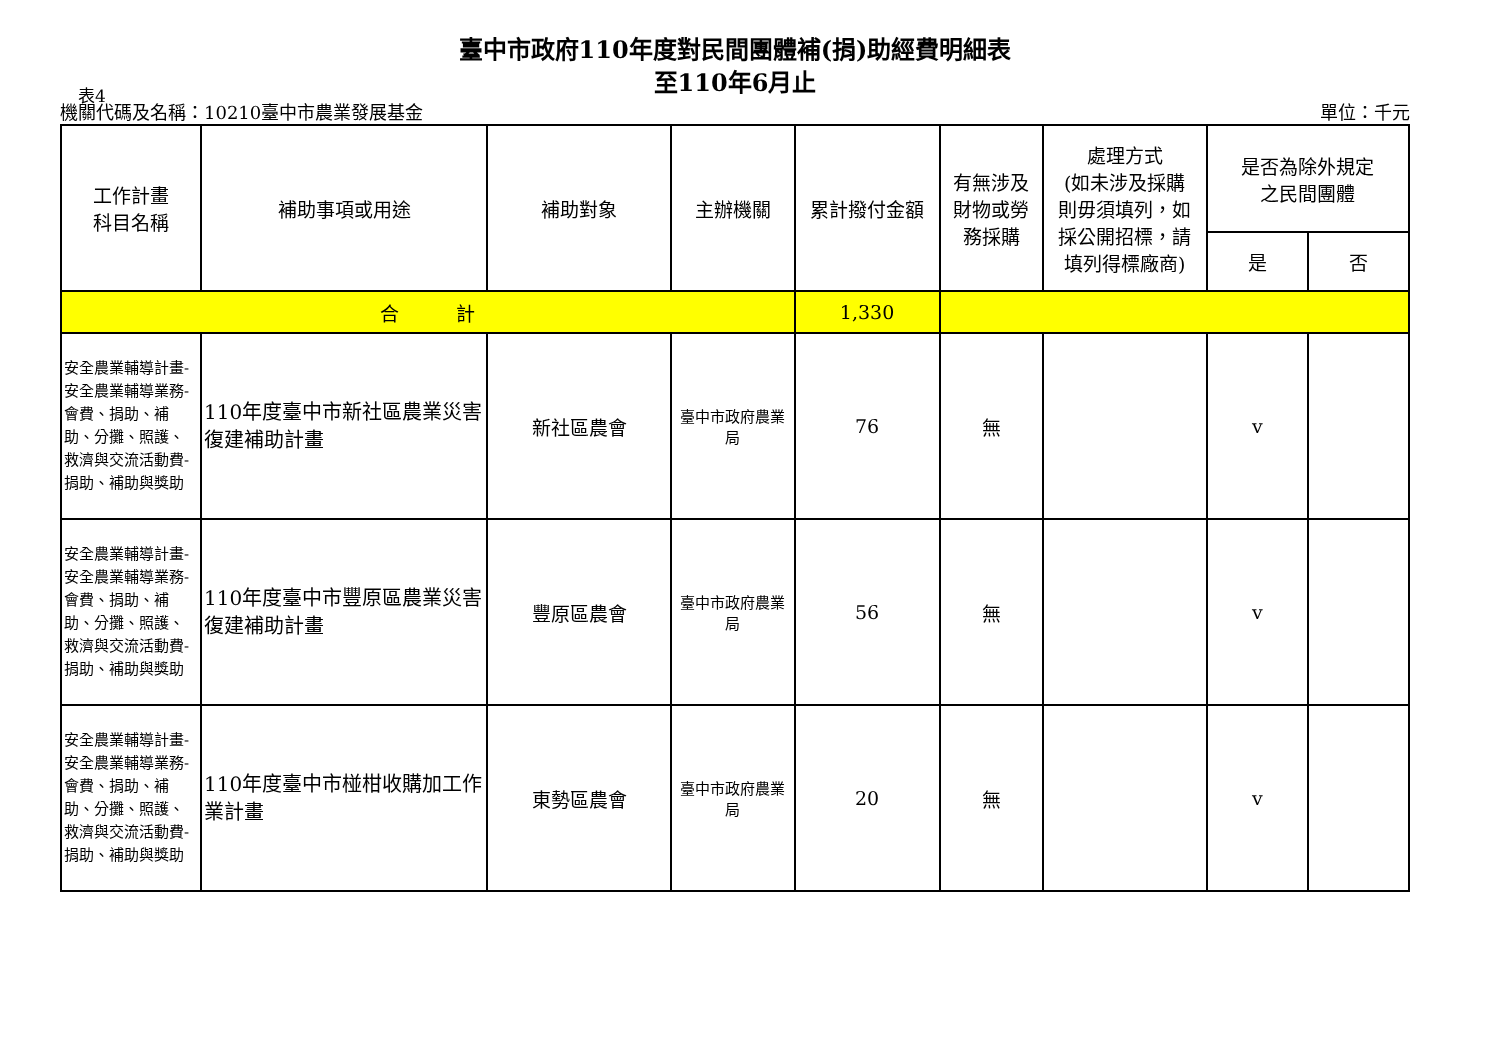臺中市政府110年度對民間團體補(捐)助經費明細表
至110年6月止
表4
機關代碼及名稱：10210臺中市農業發展基金 單位：千元
| 工作計畫 科目名稱 | 補助事項或用途 | 補助對象 | 主辦機關 | 累計撥付金額 | 有無涉及 財物或勞 務採購 | 處理方式 (如未涉及採購 則毋須填列，如 採公開招標，請 填列得標廠商) | 是否為除外規定 之民間團體 | |
| --- | --- | --- | --- | --- | --- | --- | --- | --- |
| | | | | | | | 是 | 否 |
| 合 計 | | | | 1,330 | | | | |
| 安全農業輔導計畫-安全農業輔導業務-會費、捐助、補助、分攤、照護、救濟與交流活動費-捐助、補助與獎助 | 110年度臺中市新社區農業災害復建補助計畫 | 新社區農會 | 臺中市政府農業局 | 76 | 無 | | v | |
| 安全農業輔導計畫-安全農業輔導業務-會費、捐助、補助、分攤、照護、救濟與交流活動費-捐助、補助與獎助 | 110年度臺中市豐原區農業災害復建補助計畫 | 豐原區農會 | 臺中市政府農業局 | 56 | 無 | | v | |
| 安全農業輔導計畫-安全農業輔導業務-會費、捐助、補助、分攤、照護、救濟與交流活動費-捐助、補助與獎助 | 110年度臺中市椪柑收購加工作業計畫 | 東勢區農會 | 臺中市政府農業局 | 20 | 無 | | v | |